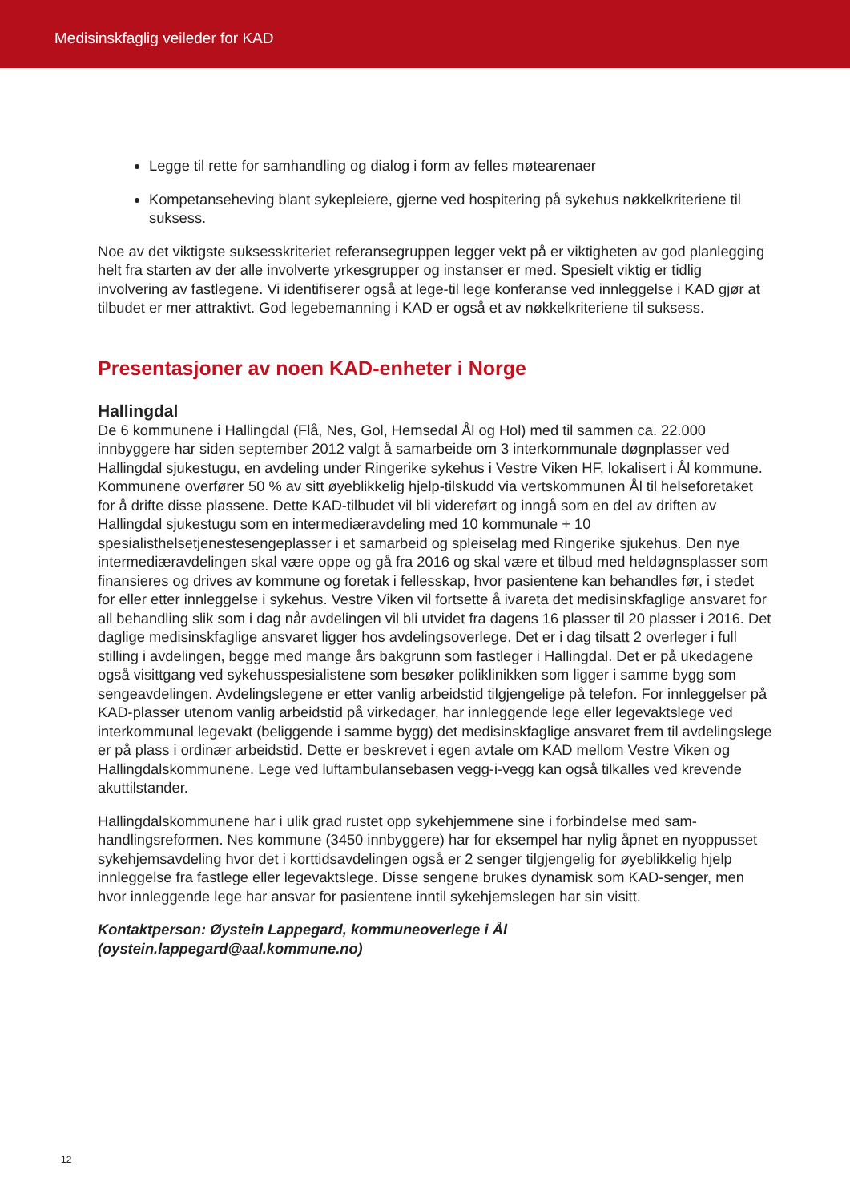Medisinskfaglig veileder for KAD
Legge til rette for samhandling og dialog i form av felles møtearenaer
Kompetanseheving blant sykepleiere, gjerne ved hospitering på sykehus nøkkelkriteriene til suksess.
Noe av det viktigste suksesskriteriet referansegruppen legger vekt på er viktigheten av god planlegging helt fra starten av der alle involverte yrkesgrupper og instanser er med. Spesielt viktig er tidlig involvering av fastlegene. Vi identifiserer også at lege-til lege konferanse ved innleggelse i KAD gjør at tilbudet er mer attraktivt. God legebemanning i KAD er også et av nøkkelkriteriene til suksess.
Presentasjoner av noen KAD-enheter i Norge
Hallingdal
De 6 kommunene i Hallingdal (Flå, Nes, Gol, Hemsedal Ål og Hol) med til sammen ca. 22.000 innbyggere har siden september 2012 valgt å samarbeide om 3 interkommunale døgnplasser ved Hallingdal sjukestugu, en avdeling under Ringerike sykehus i Vestre Viken HF, lokalisert i Ål kommune. Kommunene overfører 50 % av sitt øyeblikkelig hjelp-tilskudd via vertskommunen Ål til helseforetaket for å drifte disse plassene. Dette KAD-tilbudet vil bli videreført og inngå som en del av driften av Hallingdal sjukestugu som en intermediæravdeling med 10 kommunale + 10 spesialisthelsetjenestesengeplasser i et samarbeid og spleiselag med Ringerike sjukehus. Den nye intermediæravdelingen skal være oppe og gå fra 2016 og skal være et tilbud med heldøgnsplasser som finansieres og drives av kommune og foretak i fellesskap, hvor pasientene kan behandles før, i stedet for eller etter innleggelse i sykehus. Vestre Viken vil fortsette å ivareta det medisinskfaglige ansvaret for all behandling slik som i dag når avdelingen vil bli utvidet fra dagens 16 plasser til 20 plasser i 2016. Det daglige medisinskfaglige ansvaret ligger hos avdelingsoverlege. Det er i dag tilsatt 2 overleger i full stilling i avdelingen, begge med mange års bakgrunn som fastleger i Hallingdal. Det er på ukedagene også visittgang ved sykehusspesialistene som besøker poliklinikken som ligger i samme bygg som sengeavdelingen. Avdelingslegene er etter vanlig arbeidstid tilgjengelige på telefon. For innleggelser på KAD-plasser utenom vanlig arbeidstid på virkedager, har innleggende lege eller legevaktslege ved interkommunal legevakt (beliggende i samme bygg) det medisinskfaglige ansvaret frem til avdelingslege er på plass i ordinær arbeidstid. Dette er beskrevet i egen avtale om KAD mellom Vestre Viken og Hallingdalskommunene. Lege ved luftambulansebasen vegg-i-vegg kan også tilkalles ved krevende akuttilstander.
Hallingdalskommunene har i ulik grad rustet opp sykehjemmene sine i forbindelse med sam-handlingsreformen. Nes kommune (3450 innbyggere) har for eksempel har nylig åpnet en nyoppusset sykehjemsavdeling hvor det i korttidsavdelingen også er 2 senger tilgjengelig for øyeblikkelig hjelp innleggelse fra fastlege eller legevaktslege. Disse sengene brukes dynamisk som KAD-senger, men hvor innleggende lege har ansvar for pasientene inntil sykehjemslegen har sin visitt.
Kontaktperson: Øystein Lappegard, kommuneoverlege i Ål
(oystein.lappegard@aal.kommune.no)
12